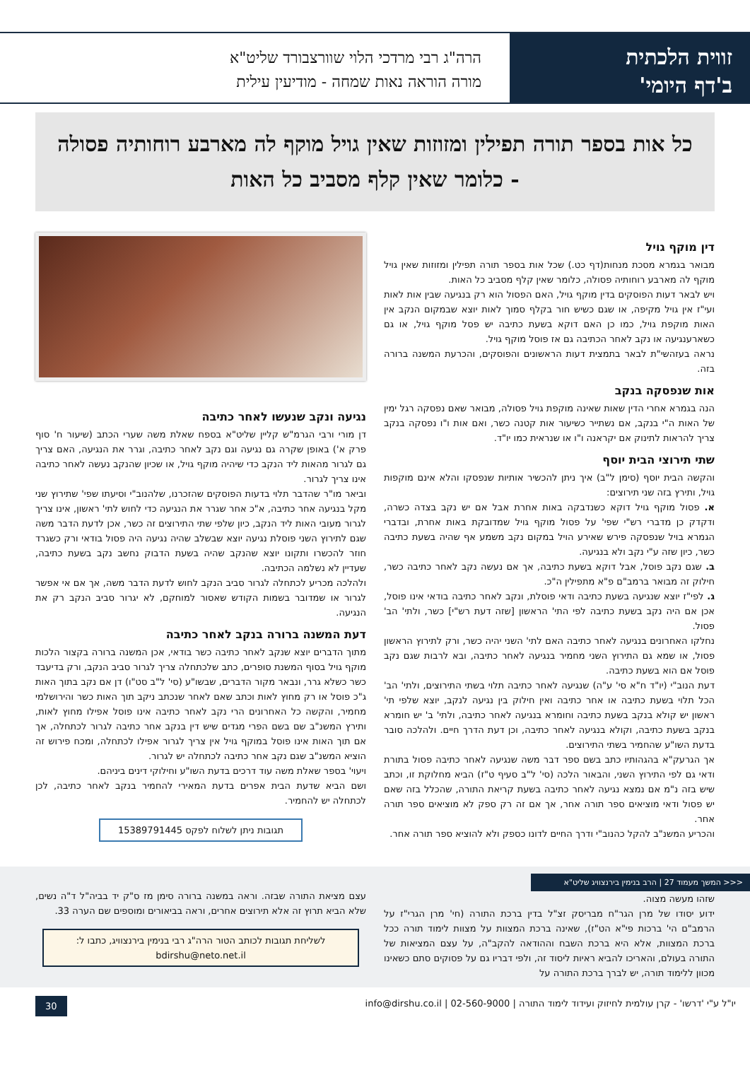זווית הלכתית
ב'דף היומי'
הרה"ג רבי מרדכי הלוי שוורצבורד שליט"א
מורה הוראה נאות שמחה - מודיעין עילית
כל אות בספר תורה תפילין ומזוזות שאין גויל מוקף לה מארבע רוחותיה פסולה - כלומר שאין קלף מסביב כל האות
דין מוקף גויל
מבואר בגמרא מסכת מנחות(דף כט.) שכל אות בספר תורה תפילין ומזוזות שאין גויל מוקף לה מארבע רוחותיה פסולה, כלומר שאין קלף מסביב כל האות.
ויש לבאר דעות הפוסקים בדין מוקף גויל, האם הפסול הוא רק בנגיעה שבין אות לאות ועי"ז אין גויל מקיפה, או שגם כשיש חור בקלף סמוך לאות יוצא שבמקום הנקב אין האות מוקפת גויל, כמו כן האם דוקא בשעת כתיבה יש פסל מוקף גויל, או גם כשארענגיעה או נקב לאחר הכתיבה גם אז פוסל מוקף גויל.
נראה בעזהשי"ת לבאר בתמצית דעות הראשונים והפוסקים, והכרעת המשנה ברורה בזה.
אות שנפסקה בנקב
הנה בגמרא אחרי הדין שאות שאינה מוקפת גויל פסולה, מבואר שאם נפסקה רגל ימין של האות ה"י בנקב, אם נשתייר כשיעור אות קטנה כשר, ואם אות ו"ו נפסקה בנקב צריך להראות לתינוק אם יקראנה ו"ו או שנראית כמו יו"ד.
שתי תירוצי הבית יוסף
והקשה הבית יוסף (סימן ל"ב) איך ניתן להכשיר אותיות שנפסקו והלא אינם מוקפות גויל, ותירץ בזה שני תירוצים:
א. פסול מוקף גויל דוקא כשנדבקה באות אחרת אבל אם יש נקב בצדה כשרה, ודקדק כן מדברי רש"י שפי' על פסול מוקף גויל שמדובקת באות אחרת, ובדברי הגמרא בויל שנפסקה פירש שאירע הויל במקום נקב משמע אף שהיה בשעת כתיבה כשר, כיון שזה ע"י נקב ולא בנגיעה.
ב. שגם נקב פוסל, אבל דוקא בשעת כתיבה, אך אם נעשה נקב לאחר כתיבה כשר, חילוק זה מבואר ברמב"ם פ"א מתפילין ה"כ.
ג. לפי"ז יוצא שנגיעה בשעת כתיבה ודאי פוסלת, ונקב לאחר כתיבה בודאי אינו פוסל, אכן אם היה נקב בשעת כתיבה לפי התי' הראשון [שזה דעת רש"י] כשר, ולתי' הב' פסול.
נחלקו האחרונים בנגיעה לאחר כתיבה האם לתי' השני יהיה כשר, ורק לתירוץ הראשון פסול, או שמא גם התירוץ השני מחמיר בנגיעה לאחר כתיבה, ובא לרבות שגם נקב פוסל אם הוא בשעת כתיבה.
דעת הנוב"י (יו"ד ח"א סי' ע"ה) שנגיעה לאחר כתיבה תלוי בשתי התירוצים, ולתי' הב' הכל תלוי בשעת כתיבה או אחר כתיבה ואין חילוק בין נגיעה לנקב, יוצא שלפי תי' ראשון יש קולא בנקב בשעת כתיבה וחומרא בנגיעה לאחר כתיבה, ולתי' ב' יש חומרא בנקב בשעת כתיבה, וקולא בנגיעה לאחר כתיבה, וכן דעת הדרך חיים. ולהלכה סובר בדעת השו"ע שהחמיר בשתי התירוצים.
אך הגרעק"א בהגהותיו כתב בשם ספר דבר משה שנגיעה לאחר כתיבה פסול בתורת ודאי גם לפי התירוץ השני, והבאור הלכה (סי' ל"ב סעיף ט"ז) הביא מחלוקת זו, וכתב שיש בזה נ"מ אם נמצא נגיעה לאחר כתיבה בשעת קריאת התורה, שהכלל בזה שאם יש פסול ודאי מוציאים ספר תורה אחר, אך אם זה רק ספק לא מוציאים ספר תורה אחר.
והכריע המשנ"ב להקל כהנוב"י ודרך החיים לדונו כספק ולא להוציא ספר תורה אחר.
נגיעה ונקב שנעשו לאחר כתיבה
דן מורי ורבי הגרמ"ש קליין שליט"א בספח שאלת משה שערי הכתב (שיעור ח' סוף פרק א') באופן שקרה גם נגיעה וגם נקב לאחר כתיבה, וגרר את הנגיעה, האם צריך גם לגרור מהאות ליד הנקב כדי שיהיה מוקף גויל, או שכיון שהנקב נעשה לאחר כתיבה אינו צריך לגרור.
וביאר מו"ר שהדבר תלוי בדעות הפוסקים שהזכרנו, שלהנוב"י וסיעתו שפי' שתירוץ שני מקל בנגיעה אחר כתיבה, א"כ אחר שגרר את הנגיעה כדי לחוש לתי' ראשון, אינו צריך לגרור מעובי האות ליד הנקב, כיון שלפי שתי התירוצים זה כשר, אכן לדעת הדבר משה שגם לתירוץ השני פוסלת נגיעה יוצא שבשלב שהיה נגיעה היה פסול בודאי ורק כשגרד חוזר להכשרו ותקונו יוצא שהנקב שהיה בשעת הדבוק נחשב נקב בשעת כתיבה, שעדיין לא נשלמה הכתיבה.
ולהלכה מכריע לכתחלה לגרור סביב הנקב לחוש לדעת הדבר משה, אך אם אי אפשר לגרור או שמדובר בשמות הקודש שאסור למוחקם, לא יגרור סביב הנקב רק את הנגיעה.
דעת המשנה ברורה בנקב לאחר כתיבה
מתוך הדברים יוצא שנקב לאחר כתיבה כשר בודאי, אכן המשנה ברורה בקצור הלכות מוקף גויל בסוף המשנת סופרים, כתב שלכתחלה צריך לגרור סביב הנקב, ורק בדיעבד כשר כשלא גרר, ונבאר מקור הדברים, שבשו"ע (סי' ל"ב סט"ו) דן אם נקב בתוך האות ג"כ פוסל או רק מחוץ לאות וכתב שאם לאחר שנכתב ניקב תוך האות כשר והירושלמי מחמיר, והקשה כל האחרונים הרי נקב לאחר כתיבה אינו פוסל אפילו מחוץ לאות, ותירץ המשנ"ב שם בשם הפרי מגדים שיש דין בנקב אחר כתיבה לגרור לכתחלה, אך אם תוך האות אינו פוסל במוקף גויל אין צריך לגרור אפילו לכתחלה, ומכח פירוש זה הוציא המשנ"ב שגם נקב אחר כתיבה לכתחלה יש לגרור.
ויעוי' בספר שאלת משה עוד דרכים בדעת השו"ע וחילוקי דינים ביניהם.
ושם הביא שדעת הבית אפרים בדעת המאירי להחמיר בנקב לאחר כתיבה, לכן לכתחלה יש להחמיר.
תגובות ניתן לשלוח לפקס 15389791445
<<< המשך מעמוד 27 | הרב בנימין בירנצוויג שליט"א
שזהו מעשה מצוה.
ידוע יסודו של מרן הגר"ח מבריסק זצ"ל בדין ברכת התורה (חי' מרן הגרי"ז על הרמב"ם הי' ברכות פי"א הט"ז), שאינה ברכת המצוות על מצוות לימוד תורה ככל ברכת המצוות, אלא היא ברכת השבח וההודאה להקב"ה, על עצם המציאות של התורה בעולם, והאריכו להביא ראיות ליסוד זה, ולפי דבריו גם על פסוקים סתם כשאינו מכוון ללימוד תורה, יש לברך ברכת התורה על
עצם מציאת התורה שבזה. וראה במשנה ברורה סימן מז ס"ק יד בביה"ל ד"ה נשים, שלא הביא תרוץ זה אלא תירוצים אחרים, וראה בביאורים ומוספים שם הערה 33.
לשליחת תגובות לכותב הטור הרה"ג רבי בנימין בירנצוויג, כתבו ל:
bdirshu@neto.net.il
יו"ל ע"י 'דרשו' - קרן עולמית לחיזוק ועידוד לימוד התורה | 02-560-9000 | info@dirshu.co.il 30